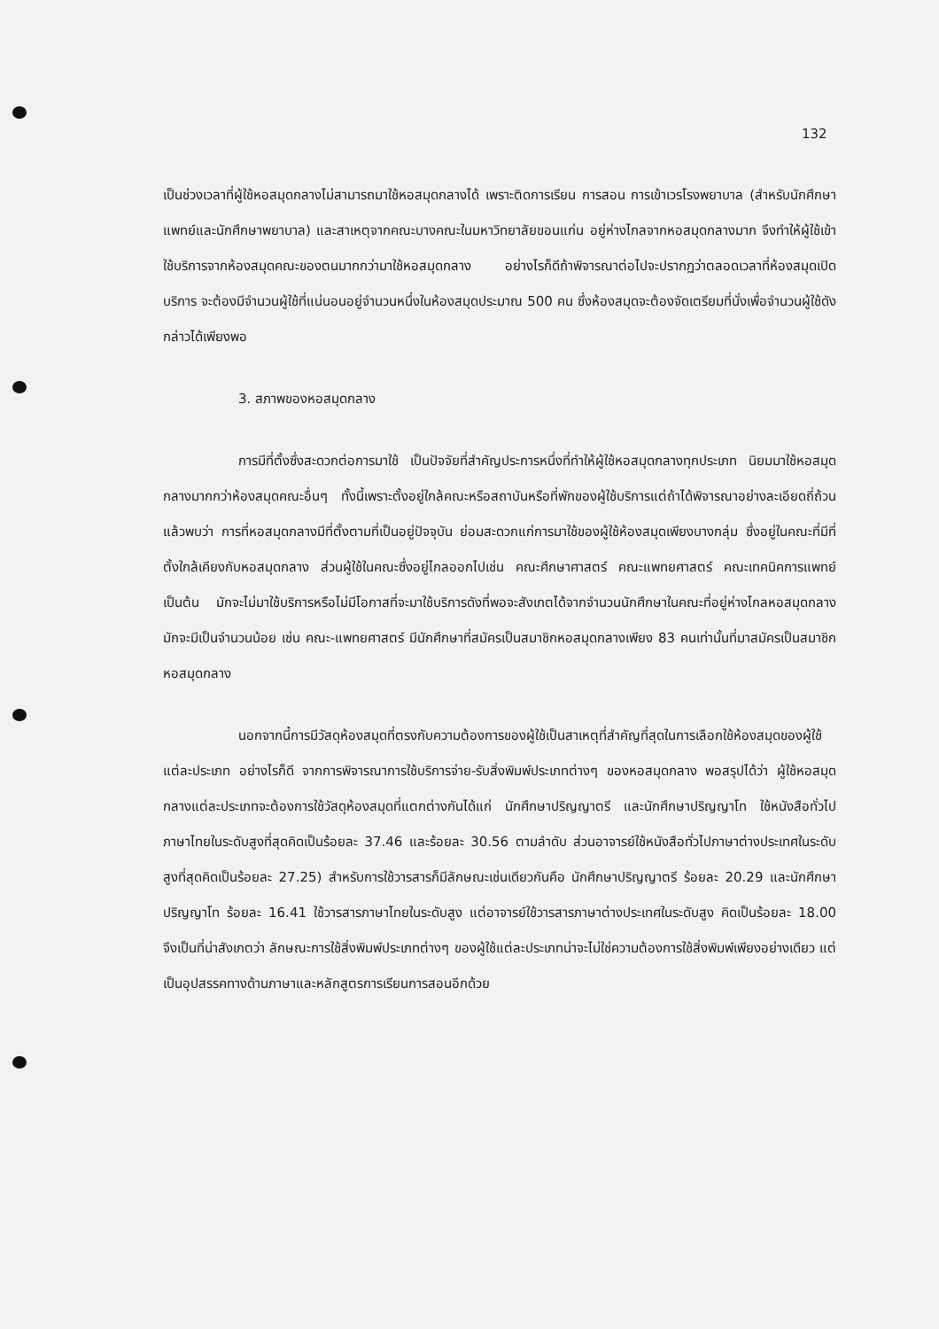132
เป็นช่วงเวลาที่ผู้ใช้หอสมุดกลางไม่สามารถมาใช้หอสมุดกลางได้ เพราะติดการเรียน การสอน การเข้าเวรโรงพยาบาล (สำหรับนักศึกษาแพทย์และนักศึกษาพยาบาล) และสาเหตุจากคณะบางคณะในมหาวิทยาลัยขอนแก่น อยู่ห่างไกลจากหอสมุดกลางมาก จึงทำให้ผู้ใช้เข้าใช้บริการจากห้องสมุดคณะของตนมากกว่ามาใช้หอสมุดกลาง อย่างไรก็ดีถ้าพิจารณาต่อไปจะปรากฏว่าตลอดเวลาที่ห้องสมุดเปิดบริการ จะต้องมีจำนวนผู้ใช้ที่แน่นอนอยู่จำนวนหนึ่งในห้องสมุดประมาณ 500 คน ซึ่งห้องสมุดจะต้องจัดเตรียมที่นั่งเพื่อจำนวนผู้ใช้ดังกล่าวได้เพียงพอ
3. สภาพของหอสมุดกลาง
การมีที่ตั้งซึ่งสะดวกต่อการมาใช้ เป็นปัจจัยที่สำคัญประการหนึ่งที่ทำให้ผู้ใช้หอสมุดกลางทุกประเภท นิยมมาใช้หอสมุดกลางมากกว่าห้องสมุดคณะอื่นๆ ทั้งนี้เพราะตั้งอยู่ใกล้คณะหรือสถาบันหรือที่พักของผู้ใช้บริการแต่ถ้าได้พิจารณาอย่างละเอียดถี่ถ้วนแล้วพบว่า การที่หอสมุดกลางมีที่ตั้งตามที่เป็นอยู่ปัจจุบัน ย่อมสะดวกแก่การมาใช้ของผู้ใช้ห้องสมุดเพียงบางกลุ่ม ซึ่งอยู่ในคณะที่มีที่ตั้งใกล้เคียงกับหอสมุดกลาง ส่วนผู้ใช้ในคณะซึ่งอยู่ไกลออกไปเช่น คณะศึกษาศาสตร์ คณะแพทยศาสตร์ คณะเทคนิคการแพทย์ เป็นต้น มักจะไม่มาใช้บริการหรือไม่มีโอกาสที่จะมาใช้บริการดังที่พอจะสังเกตได้จากจำนวนนักศึกษาในคณะที่อยู่ห่างไกลหอสมุดกลางมักจะมีเป็นจำนวนน้อย เช่น คณะ-แพทยศาสตร์ มีนักศึกษาที่สมัครเป็นสมาชิกหอสมุดกลางเพียง 83 คนเท่านั้นที่มาสมัครเป็นสมาชิกหอสมุดกลาง
นอกจากนี้การมีวัสดุห้องสมุดที่ตรงกับความต้องการของผู้ใช้เป็นสาเหตุที่สำคัญที่สุดในการเลือกใช้ห้องสมุดของผู้ใช้แต่ละประเภท อย่างไรก็ดี จากการพิจารณาการใช้บริการจ่าย-รับสิ่งพิมพ์ประเภทต่างๆ ของหอสมุดกลาง พอสรุปได้ว่า ผู้ใช้หอสมุดกลางแต่ละประเภทจะต้องการใช้วัสดุห้องสมุดที่แตกต่างกันได้แก่ นักศึกษาปริญญาตรี และนักศึกษาปริญญาโท ใช้หนังสือทั่วไปภาษาไทยในระดับสูงที่สุดคิดเป็นร้อยละ 37.46 และร้อยละ 30.56 ตามลำดับ ส่วนอาจารย์ใช้หนังสือทั่วไปภาษาต่างประเทศในระดับสูงที่สุดคิดเป็นร้อยละ 27.25) สำหรับการใช้วารสารก็มีลักษณะเช่นเดียวกันคือ นักศึกษาปริญญาตรี ร้อยละ 20.29 และนักศึกษาปริญญาโท ร้อยละ 16.41 ใช้วารสารภาษาไทยในระดับสูง แต่อาจารย์ใช้วารสารภาษาต่างประเทศในระดับสูง คิดเป็นร้อยละ 18.00 จึงเป็นที่น่าสังเกตว่า ลักษณะการใช้สิ่งพิมพ์ประเภทต่างๆ ของผู้ใช้แต่ละประเภทน่าจะไม่ใช่ความต้องการใช้สิ่งพิมพ์เพียงอย่างเดียว แต่เป็นอุปสรรคทางด้านภาษาและหลักสูตรการเรียนการสอนอีกด้วย